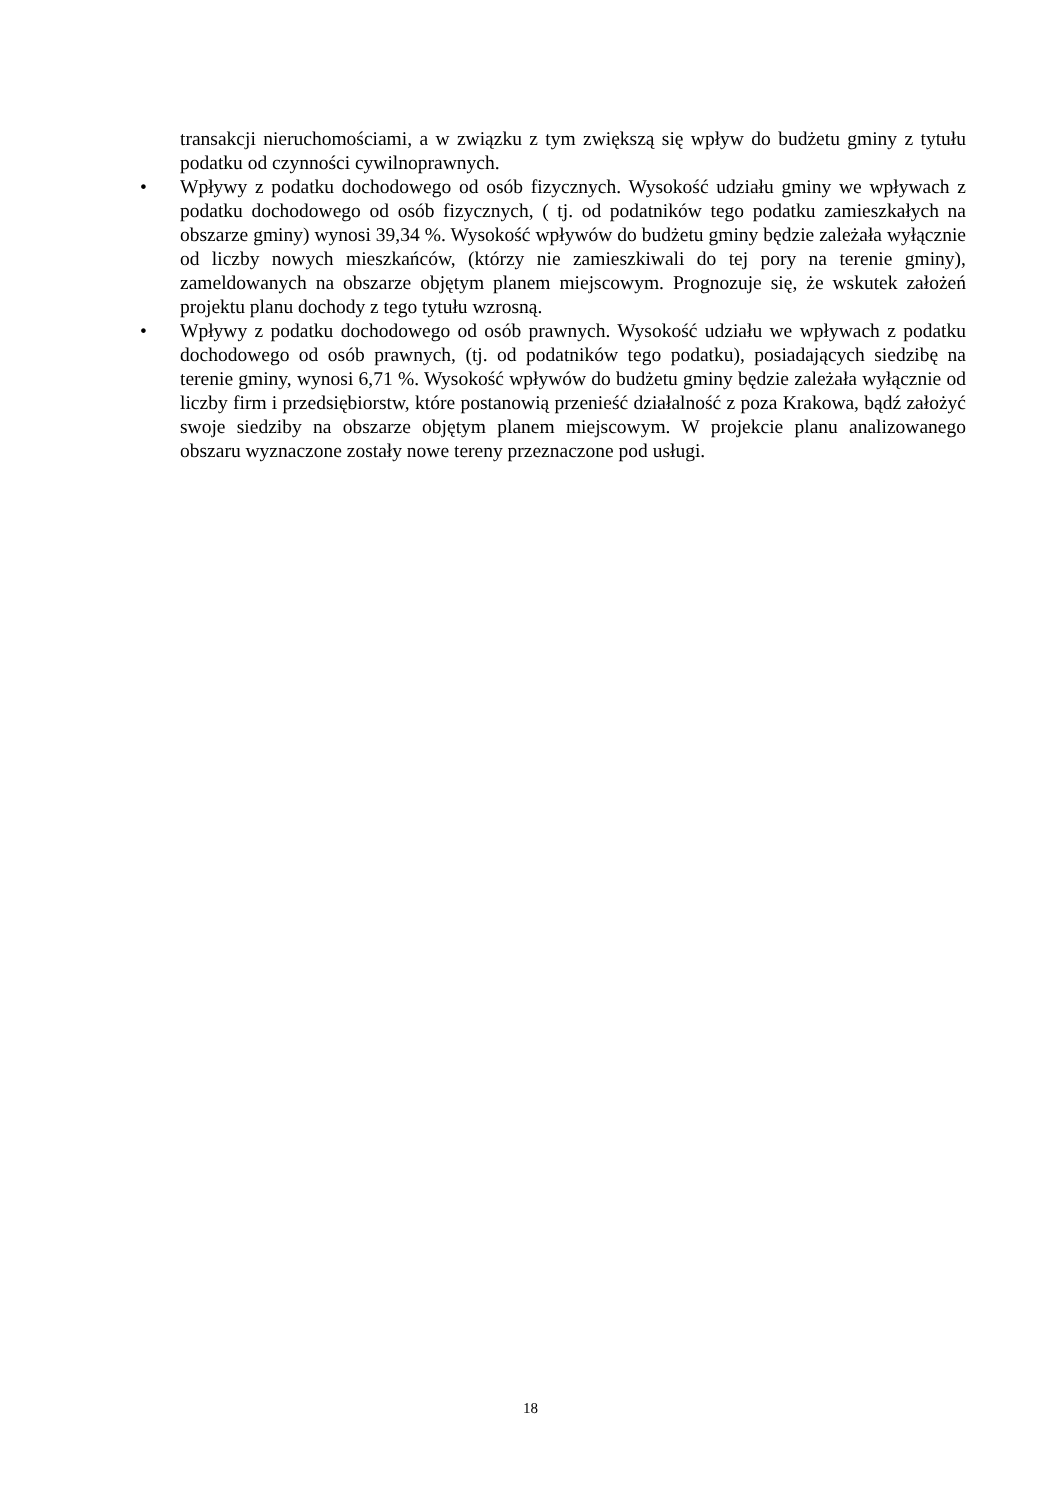transakcji nieruchomościami, a w związku z tym zwiększą się wpływ do budżetu gminy z tytułu podatku od czynności cywilnoprawnych.
• Wpływy z podatku dochodowego od osób fizycznych. Wysokość udziału gminy we wpływach z podatku dochodowego od osób fizycznych, ( tj. od podatników tego podatku zamieszkałych na obszarze gminy) wynosi 39,34 %. Wysokość wpływów do budżetu gminy będzie zależała wyłącznie od liczby nowych mieszkańców, (którzy nie zamieszkiwali do tej pory na terenie gminy), zameldowanych na obszarze objętym planem miejscowym. Prognozuje się, że wskutek założeń projektu planu dochody z tego tytułu wzrosną.
• Wpływy z podatku dochodowego od osób prawnych. Wysokość udziału we wpływach z podatku dochodowego od osób prawnych, (tj. od podatników tego podatku), posiadających siedzibę na terenie gminy, wynosi 6,71 %. Wysokość wpływów do budżetu gminy będzie zależała wyłącznie od liczby firm i przedsiębiorstw, które postanowią przenieść działalność z poza Krakowa, bądź założyć swoje siedziby na obszarze objętym planem miejscowym. W projekcie planu analizowanego obszaru wyznaczone zostały nowe tereny przeznaczone pod usługi.
18